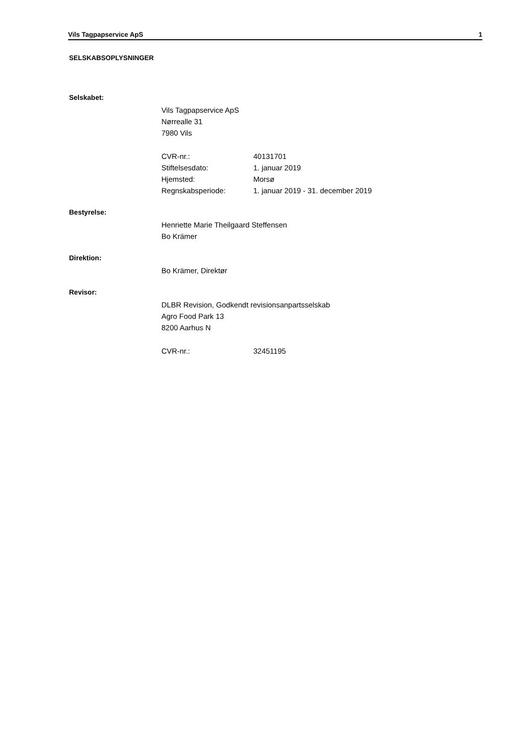Vils Tagpapservice ApS 1
SELSKABSOPLYSNINGER
Selskabet:
Vils Tagpapservice ApS
Nørrealle 31
7980 Vils
CVR-nr.: 40131701
Stiftelsesdato: 1. januar 2019
Hjemsted: Morsø
Regnskabsperiode: 1. januar 2019 - 31. december 2019
Bestyrelse:
Henriette Marie Theilgaard Steffensen
Bo Krämer
Direktion:
Bo Krämer, Direktør
Revisor:
DLBR Revision, Godkendt revisionsanpartsselskab
Agro Food Park 13
8200 Aarhus N
CVR-nr.: 32451195